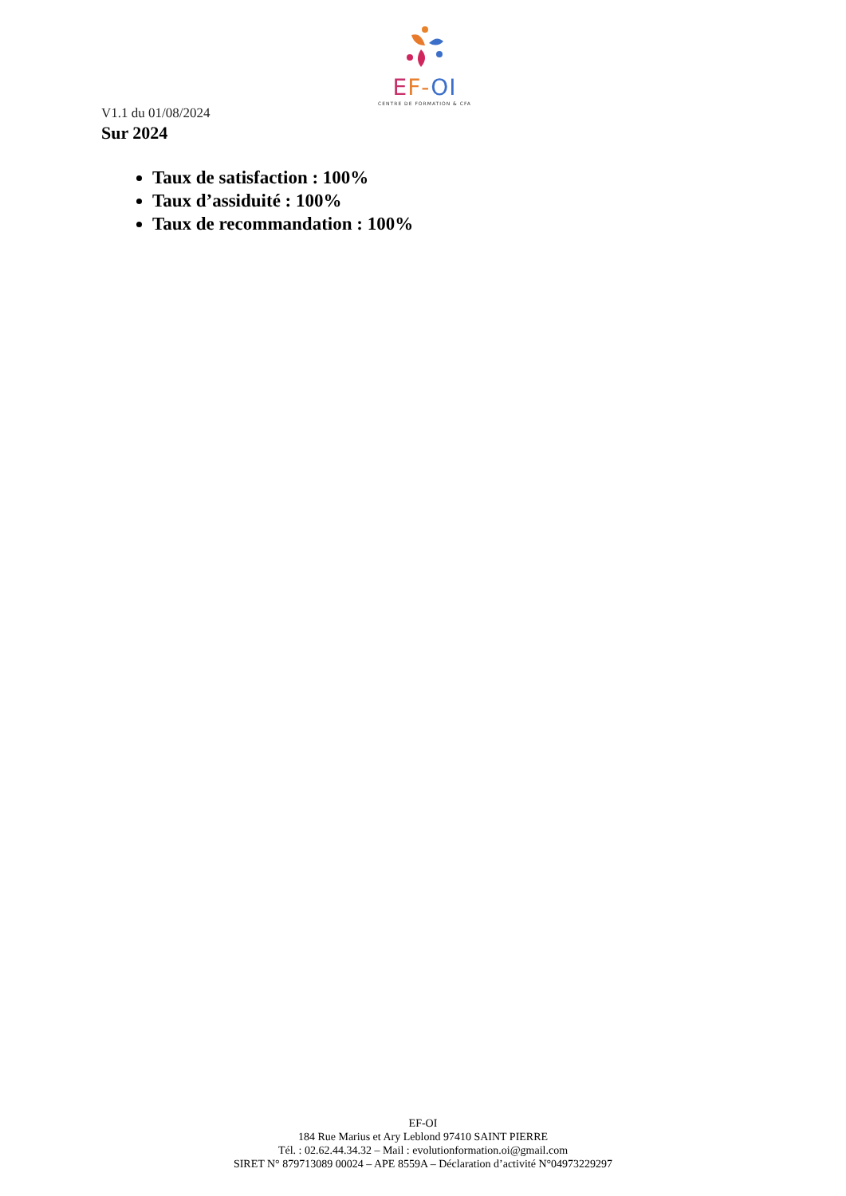EF-OI
CENTRE DE FORMATION & CFA
V1.1 du 01/08/2024
Sur 2024
Taux de satisfaction : 100%
Taux d’assiduité : 100%
Taux de recommandation : 100%
EF-OI
184 Rue Marius et Ary Leblond 97410 SAINT PIERRE
Tél. : 02.62.44.34.32 – Mail : evolutionformation.oi@gmail.com
SIRET N° 879713089 00024 – APE 8559A – Déclaration d’activité N°04973229297